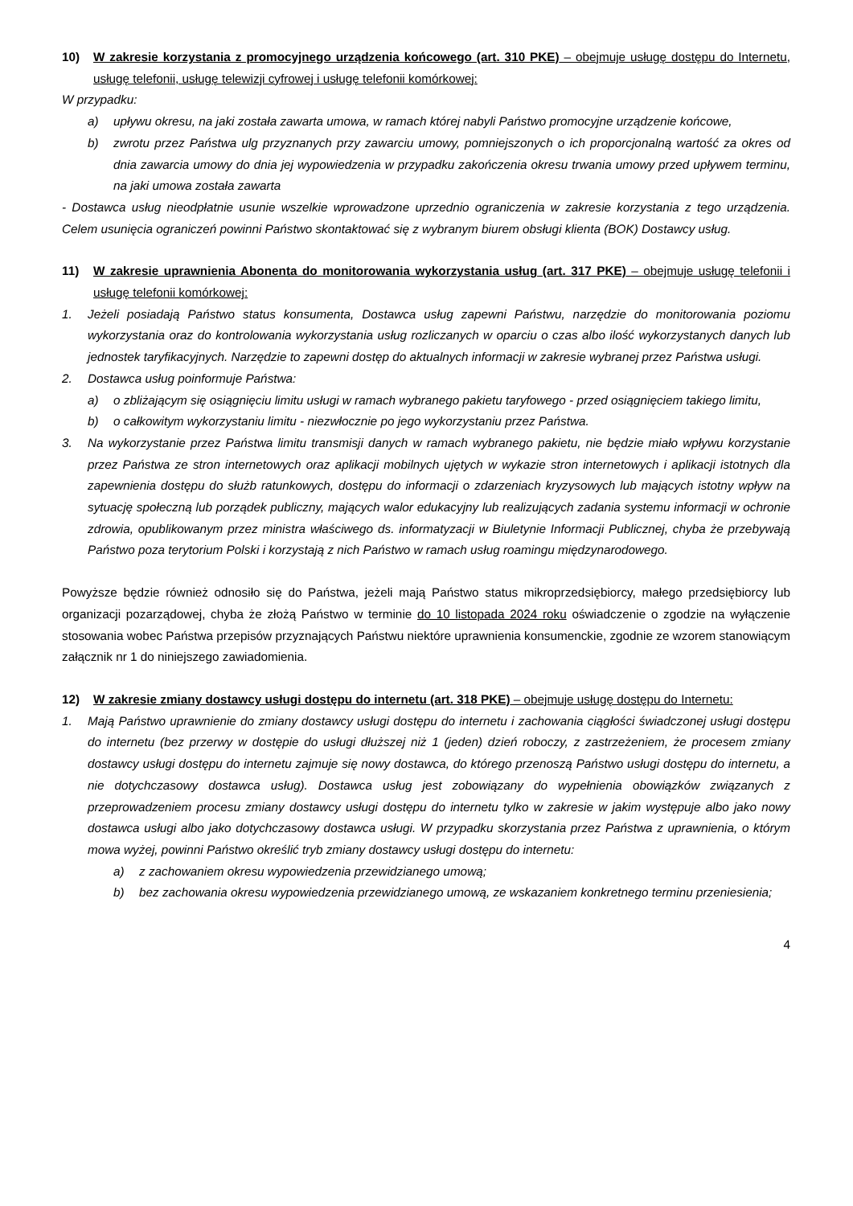10) W zakresie korzystania z promocyjnego urządzenia końcowego (art. 310 PKE) – obejmuje usługę dostępu do Internetu, usługę telefonii, usługę telewizji cyfrowej i usługę telefonii komórkowej:
W przypadku:
a) upływu okresu, na jaki została zawarta umowa, w ramach której nabyli Państwo promocyjne urządzenie końcowe,
b) zwrotu przez Państwa ulg przyznanych przy zawarciu umowy, pomniejszonych o ich proporcjonalną wartość za okres od dnia zawarcia umowy do dnia jej wypowiedzenia w przypadku zakończenia okresu trwania umowy przed upływem terminu, na jaki umowa została zawarta
- Dostawca usług nieodpłatnie usunie wszelkie wprowadzone uprzednio ograniczenia w zakresie korzystania z tego urządzenia. Celem usunięcia ograniczeń powinni Państwo skontaktować się z wybranym biurem obsługi klienta (BOK) Dostawcy usług.
11) W zakresie uprawnienia Abonenta do monitorowania wykorzystania usług (art. 317 PKE) – obejmuje usługę telefonii i usługę telefonii komórkowej:
1. Jeżeli posiadają Państwo status konsumenta, Dostawca usług zapewni Państwu, narzędzie do monitorowania poziomu wykorzystania oraz do kontrolowania wykorzystania usług rozliczanych w oparciu o czas albo ilość wykorzystanych danych lub jednostek taryfikacyjnych. Narzędzie to zapewni dostęp do aktualnych informacji w zakresie wybranej przez Państwa usługi.
2. Dostawca usług poinformuje Państwa:
a) o zbliżającym się osiągnięciu limitu usługi w ramach wybranego pakietu taryfowego - przed osiągnięciem takiego limitu,
b) o całkowitym wykorzystaniu limitu - niezwłocznie po jego wykorzystaniu przez Państwa.
3. Na wykorzystanie przez Państwa limitu transmisji danych w ramach wybranego pakietu, nie będzie miało wpływu korzystanie przez Państwa ze stron internetowych oraz aplikacji mobilnych ujętych w wykazie stron internetowych i aplikacji istotnych dla zapewnienia dostępu do służb ratunkowych, dostępu do informacji o zdarzeniach kryzysowych lub mających istotny wpływ na sytuację społeczną lub porządek publiczny, mających walor edukacyjny lub realizujących zadania systemu informacji w ochronie zdrowia, opublikowanym przez ministra właściwego ds. informatyzacji w Biuletynie Informacji Publicznej, chyba że przebywają Państwo poza terytorium Polski i korzystają z nich Państwo w ramach usług roamingu międzynarodowego.
Powyższe będzie również odnosiło się do Państwa, jeżeli mają Państwo status mikroprzedsiębiorcy, małego przedsiębiorcy lub organizacji pozarządowej, chyba że złożą Państwo w terminie do 10 listopada 2024 roku oświadczenie o zgodzie na wyłączenie stosowania wobec Państwa przepisów przyznających Państwu niektóre uprawnienia konsumenckie, zgodnie ze wzorem stanowiącym załącznik nr 1 do niniejszego zawiadomienia.
12) W zakresie zmiany dostawcy usługi dostępu do internetu (art. 318 PKE) – obejmuje usługę dostępu do Internetu:
1. Mają Państwo uprawnienie do zmiany dostawcy usługi dostępu do internetu i zachowania ciągłości świadczonej usługi dostępu do internetu (bez przerwy w dostępie do usługi dłuższej niż 1 (jeden) dzień roboczy, z zastrzeżeniem, że procesem zmiany dostawcy usługi dostępu do internetu zajmuje się nowy dostawca, do którego przenoszą Państwo usługi dostępu do internetu, a nie dotychczasowy dostawca usług). Dostawca usług jest zobowiązany do wypełnienia obowiązków związanych z przeprowadzeniem procesu zmiany dostawcy usługi dostępu do internetu tylko w zakresie w jakim występuje albo jako nowy dostawca usługi albo jako dotychczasowy dostawca usługi. W przypadku skorzystania przez Państwa z uprawnienia, o którym mowa wyżej, powinni Państwo określić tryb zmiany dostawcy usługi dostępu do internetu:
a) z zachowaniem okresu wypowiedzenia przewidzianego umową;
b) bez zachowania okresu wypowiedzenia przewidzianego umową, ze wskazaniem konkretnego terminu przeniesienia;
4